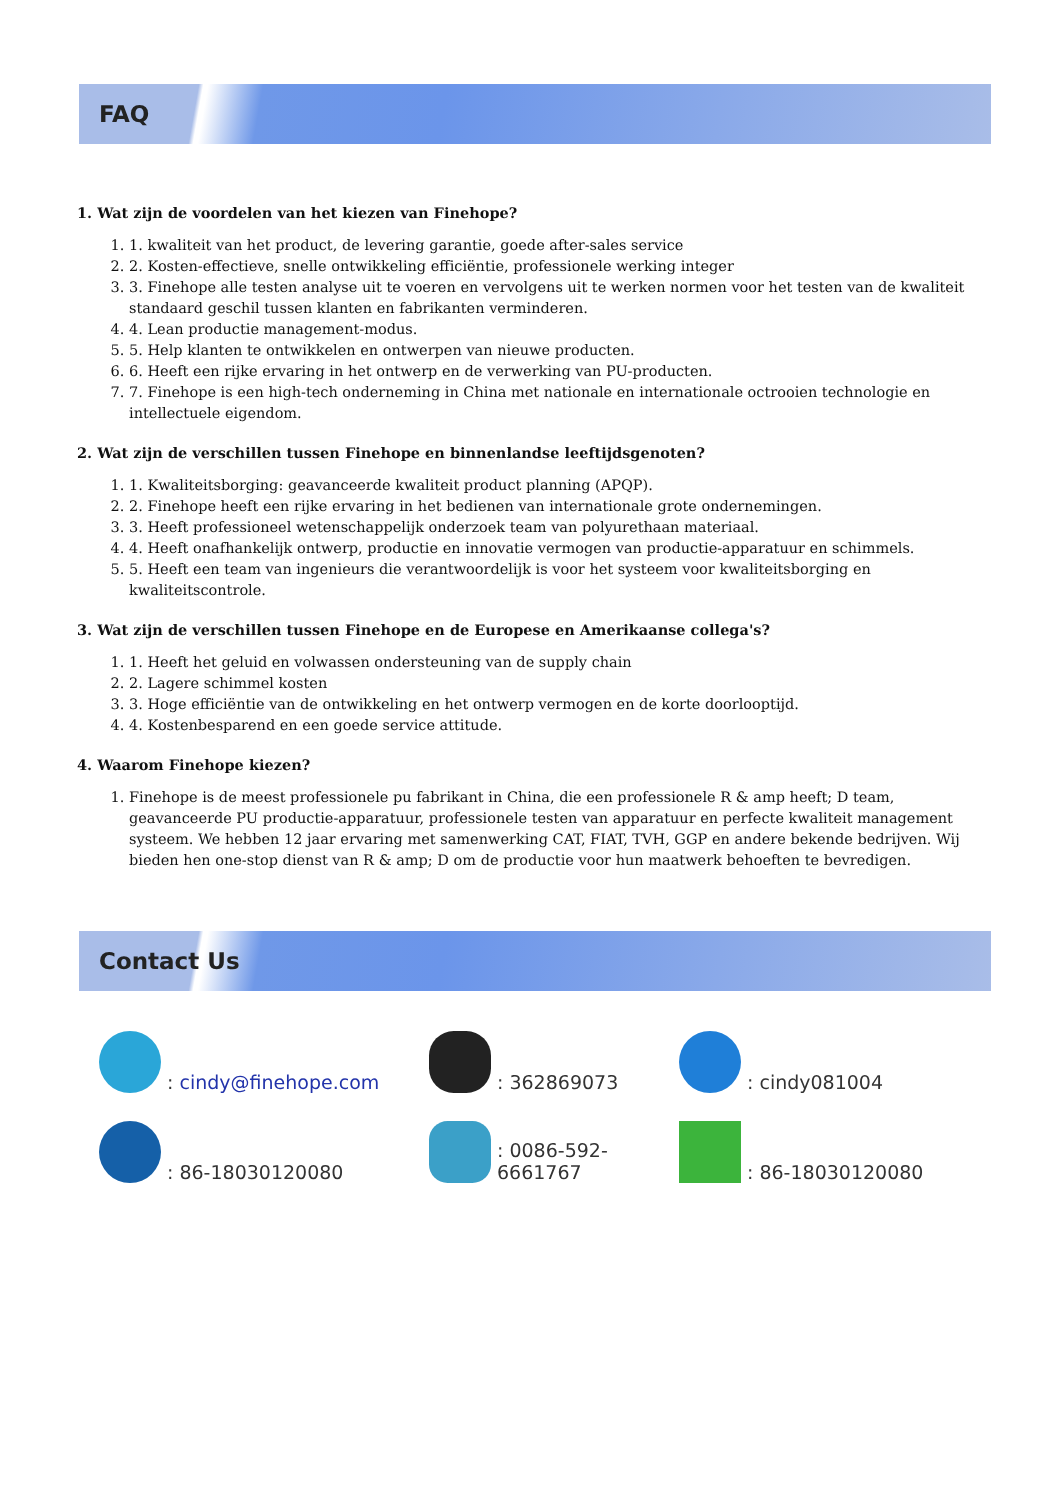FAQ
1. Wat zijn de voordelen van het kiezen van Finehope?
1. 1. kwaliteit van het product, de levering garantie, goede after-sales service
2. 2. Kosten-effectieve, snelle ontwikkeling efficiëntie, professionele werking integer
3. 3. Finehope alle testen analyse uit te voeren en vervolgens uit te werken normen voor het testen van de kwaliteit standaard geschil tussen klanten en fabrikanten verminderen.
4. 4. Lean productie management-modus.
5. 5. Help klanten te ontwikkelen en ontwerpen van nieuwe producten.
6. 6. Heeft een rijke ervaring in het ontwerp en de verwerking van PU-producten.
7. 7. Finehope is een high-tech onderneming in China met nationale en internationale octrooien technologie en intellectuele eigendom.
2. Wat zijn de verschillen tussen Finehope en binnenlandse leeftijdsgenoten?
1. 1. Kwaliteitsborging: geavanceerde kwaliteit product planning (APQP).
2. 2. Finehope heeft een rijke ervaring in het bedienen van internationale grote ondernemingen.
3. 3. Heeft professioneel wetenschappelijk onderzoek team van polyurethaan materiaal.
4. 4. Heeft onafhankelijk ontwerp, productie en innovatie vermogen van productie-apparatuur en schimmels.
5. 5. Heeft een team van ingenieurs die verantwoordelijk is voor het systeem voor kwaliteitsborging en kwaliteitscontrole.
3. Wat zijn de verschillen tussen Finehope en de Europese en Amerikaanse collega's?
1. 1. Heeft het geluid en volwassen ondersteuning van de supply chain
2. 2. Lagere schimmel kosten
3. 3. Hoge efficiëntie van de ontwikkeling en het ontwerp vermogen en de korte doorlooptijd.
4. 4. Kostenbesparend en een goede service attitude.
4. Waarom Finehope kiezen?
1. Finehope is de meest professionele pu fabrikant in China, die een professionele R & amp heeft; D team, geavanceerde PU productie-apparatuur, professionele testen van apparatuur en perfecte kwaliteit management systeem. We hebben 12 jaar ervaring met samenwerking CAT, FIAT, TVH, GGP en andere bekende bedrijven. Wij bieden hen one-stop dienst van R & amp; D om de productie voor hun maatwerk behoeften te bevredigen.
Contact Us
: cindy@finehope.com
: 362869073
: cindy081004
: 86-18030120080
: 0086-592-6661767
: 86-18030120080